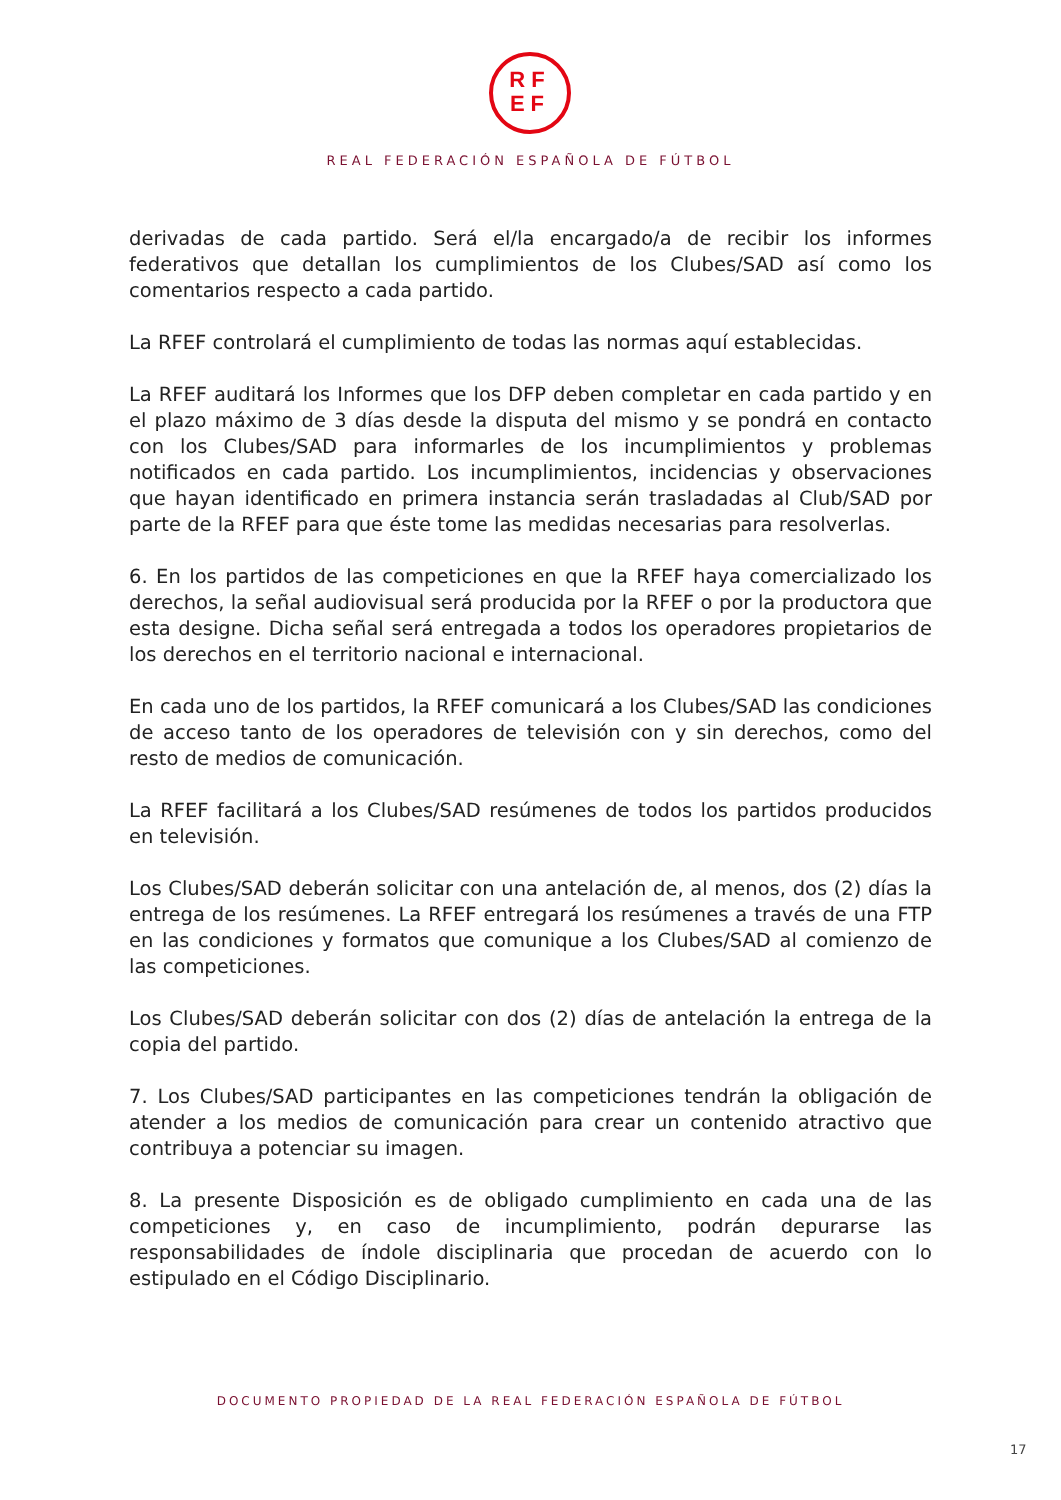RF
EF
REAL FEDERACIÓN ESPAÑOLA DE FÚTBOL
derivadas de cada partido. Será el/la encargado/a de recibir los informes federativos que detallan los cumplimientos de los Clubes/SAD así como los comentarios respecto a cada partido.
La RFEF controlará el cumplimiento de todas las normas aquí establecidas.
La RFEF auditará los Informes que los DFP deben completar en cada partido y en el plazo máximo de 3 días desde la disputa del mismo y se pondrá en contacto con los Clubes/SAD para informarles de los incumplimientos y problemas notificados en cada partido. Los incumplimientos, incidencias y observaciones que hayan identificado en primera instancia serán trasladadas al Club/SAD por parte de la RFEF para que éste tome las medidas necesarias para resolverlas.
6. En los partidos de las competiciones en que la RFEF haya comercializado los derechos, la señal audiovisual será producida por la RFEF o por la productora que esta designe. Dicha señal será entregada a todos los operadores propietarios de los derechos en el territorio nacional e internacional.
En cada uno de los partidos, la RFEF comunicará a los Clubes/SAD las condiciones de acceso tanto de los operadores de televisión con y sin derechos, como del resto de medios de comunicación.
La RFEF facilitará a los Clubes/SAD resúmenes de todos los partidos producidos en televisión.
Los Clubes/SAD deberán solicitar con una antelación de, al menos, dos (2) días la entrega de los resúmenes. La RFEF entregará los resúmenes a través de una FTP en las condiciones y formatos que comunique a los Clubes/SAD al comienzo de las competiciones.
Los Clubes/SAD deberán solicitar con dos (2) días de antelación la entrega de la copia del partido.
7. Los Clubes/SAD participantes en las competiciones tendrán la obligación de atender a los medios de comunicación para crear un contenido atractivo que contribuya a potenciar su imagen.
8. La presente Disposición es de obligado cumplimiento en cada una de las competiciones y, en caso de incumplimiento, podrán depurarse las responsabilidades de índole disciplinaria que procedan de acuerdo con lo estipulado en el Código Disciplinario.
DOCUMENTO PROPIEDAD DE LA REAL FEDERACIÓN ESPAÑOLA DE FÚTBOL
17